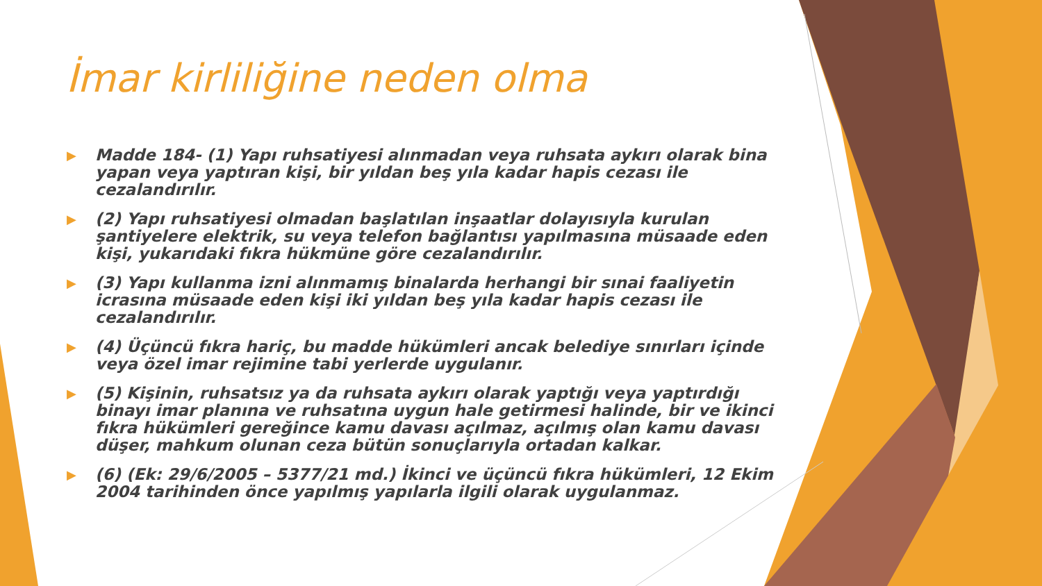İmar kirliliğine neden olma
▶ Madde 184- (1) Yapı ruhsatiyesi alınmadan veya ruhsata aykırı olarak bina yapan veya yaptıran kişi, bir yıldan beş yıla kadar hapis cezası ile cezalandırılır.
▶ (2) Yapı ruhsatiyesi olmadan başlatılan inşaatlar dolayısıyla kurulan şantiyelere elektrik, su veya telefon bağlantısı yapılmasına müsaade eden kişi, yukarıdaki fıkra hükmüne göre cezalandırılır.
▶ (3) Yapı kullanma izni alınmamış binalarda herhangi bir sınai faaliyetin icrasına müsaade eden kişi iki yıldan beş yıla kadar hapis cezası ile cezalandırılır.
▶ (4) Üçüncü fıkra hariç, bu madde hükümleri ancak belediye sınırları içinde veya özel imar rejimine tabi yerlerde uygulanır.
▶ (5) Kişinin, ruhsatsız ya da ruhsata aykırı olarak yaptığı veya yaptırdığı binayı imar planına ve ruhsatına uygun hale getirmesi halinde, bir ve ikinci fıkra hükümleri gereğince kamu davası açılmaz, açılmış olan kamu davası düşer, mahkum olunan ceza bütün sonuçlarıyla ortadan kalkar.
▶ (6) (Ek: 29/6/2005 – 5377/21 md.) İkinci ve üçüncü fıkra hükümleri, 12 Ekim 2004 tarihinden önce yapılmış yapılarla ilgili olarak uygulanmaz.